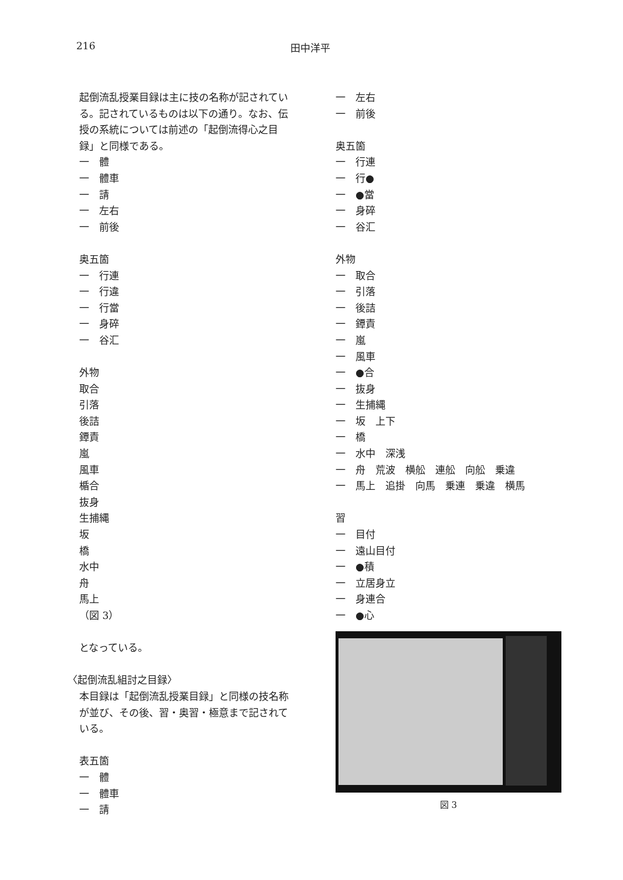216 田中洋平
起倒流乱授業目録は主に技の名称が記されている。記されているものは以下の通り。なお、伝授の系統については前述の「起倒流得心之目録」と同様である。
一　體
一　體車
一　請
一　左右
一　前後
奥五箇
一　行連
一　行違
一　行當
一　身碎
一　谷汇
外物
取合
引落
後詰
鐔責
嵐
風車
楯合
抜身
生捕縄
坂
橋
水中
舟
馬上
（図 3）
となっている。
〈起倒流乱組討之目録〉
本目録は「起倒流乱授業目録」と同様の技名称が並び、その後、習・奥習・極意まで記されている。
表五箇
一　體
一　體車
一　請
一　左右
一　前後
奥五箇
一　行連
一　行●
一　●當
一　身碎
一　谷汇
外物
一　取合
一　引落
一　後詰
一　鐔責
一　嵐
一　風車
一　●合
一　抜身
一　生捕縄
一　坂　上下
一　橋
一　水中　深浅
一　舟　荒波　横舩　連舩　向舩　乗違
一　馬上　追掛　向馬　乗連　乗違　横馬
習
一　目付
一　遠山目付
一　●積
一　立居身立
一　身連合
一　●心
図 3